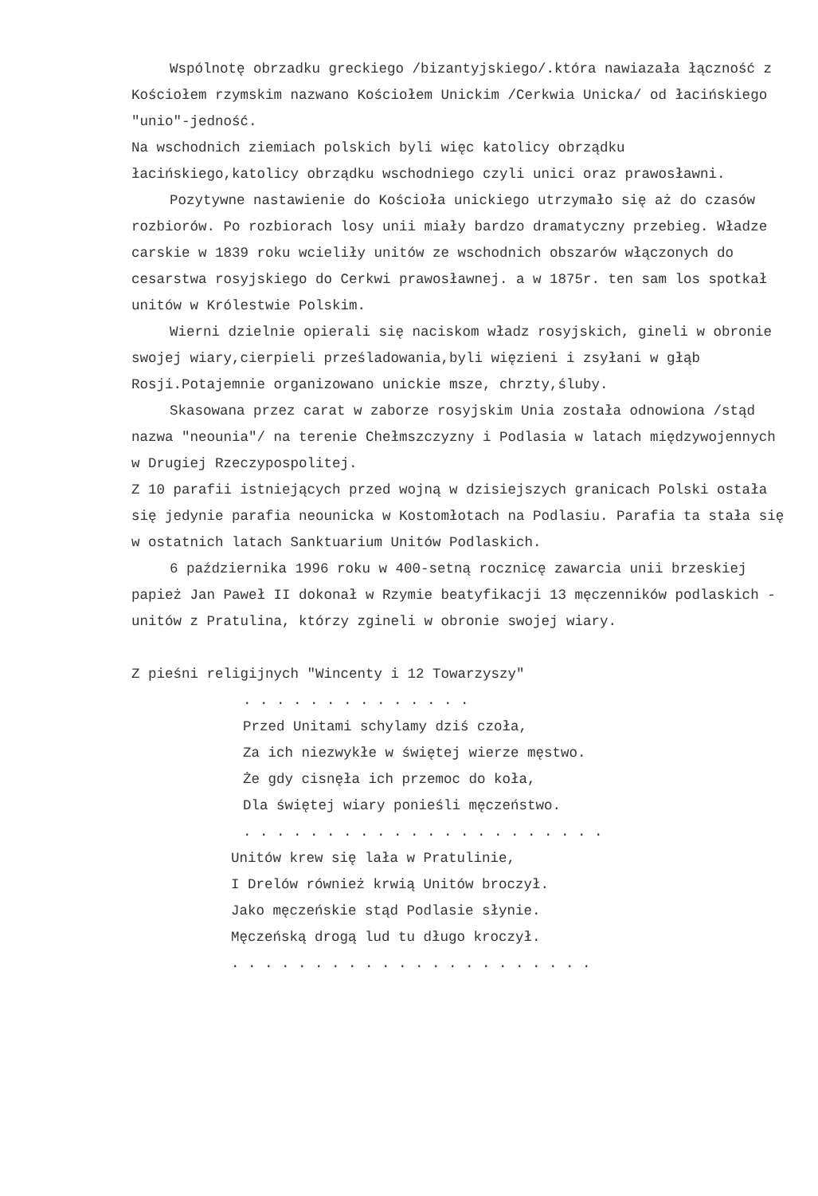Wspólnotę obrzadku greckiego /bizantyjskiego/.która nawiazała łączność z Kościołem rzymskim nazwano Kościołem Unickim /Cerkwia Unicka/ od łacińskiego "unio"-jedność.
Na wschodnich ziemiach polskich byli więc katolicy obrządku łacińskiego,katolicy obrządku wschodniego czyli unici oraz prawosławni.
Pozytywne nastawienie do Kościoła unickiego utrzymało się aż do czasów rozbiorów. Po rozbiorach losy unii miały bardzo dramatyczny przebieg. Władze carskie w 1839 roku wcieliły unitów ze wschodnich obszarów włączonych do cesarstwa rosyjskiego do Cerkwi prawosławnej. a w 1875r. ten sam los spotkał unitów w Królestwie Polskim.
Wierni dzielnie opierali się naciskom władz rosyjskich, gineli w obronie swojej wiary,cierpieli prześladowania,byli więzieni i zsyłani w głąb Rosji.Potajemnie organizowano unickie msze, chrzty,śluby.
Skasowana przez carat w zaborze rosyjskim Unia została odnowiona /stąd nazwa "neounia"/ na terenie Chełmszczyzny i Podlasia w latach międzywojennych w Drugiej Rzeczypospolitej.
Z 10 parafii istniejących przed wojną w dzisiejszych granicach Polski ostała się jedynie parafia neounicka w Kostomłotach na Podlasiu. Parafia ta stała się w ostatnich latach Sanktuarium Unitów Podlaskich.
6 października 1996 roku w 400-setną rocznicę zawarcia unii brzeskiej papież Jan Paweł II dokonał w Rzymie beatyfikacji 13 męczenników podlaskich - unitów z Pratulina, którzy zgineli w obronie swojej wiary.
Z pieśni religijnych "Wincenty i 12 Towarzyszy"
. . . . . . . . . . . . . .
Przed Unitami schylamy dziś czoła,
Za ich niezwykłe w świętej wierze męstwo.
Że gdy cisnęła ich przemoc do koła,
Dla świętej wiary ponieśli męczeństwo.
. . . . . . . . . . . . . . . . . . . . . .
Unitów krew się lała w Pratulinie,
I Drelów również krwią Unitów broczył.
Jako męczeńskie stąd Podlasie słynie.
Męczeńską drogą lud tu długo kroczył.
. . . . . . . . . . . . . . . . . . . . . .